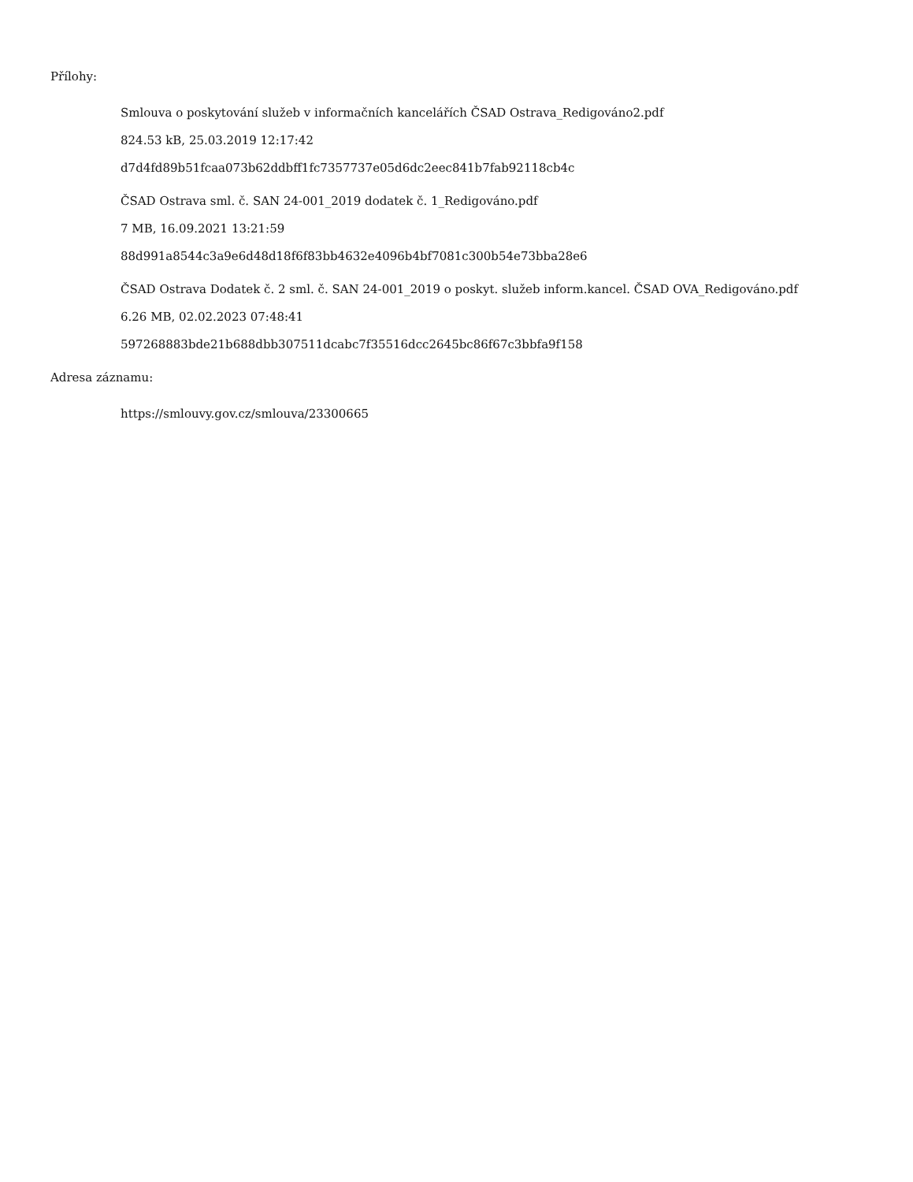Přílohy:
Smlouva o poskytování služeb v informačních kancelářích ČSAD Ostrava_Redigováno2.pdf
824.53 kB, 25.03.2019 12:17:42
d7d4fd89b51fcaa073b62ddbff1fc7357737e05d6dc2eec841b7fab92118cb4c
ČSAD Ostrava sml. č. SAN 24-001_2019 dodatek č. 1_Redigováno.pdf
7 MB, 16.09.2021 13:21:59
88d991a8544c3a9e6d48d18f6f83bb4632e4096b4bf7081c300b54e73bba28e6
ČSAD Ostrava Dodatek č. 2 sml. č. SAN 24-001_2019 o poskyt. služeb inform.kancel. ČSAD OVA_Redigováno.pdf
6.26 MB, 02.02.2023 07:48:41
597268883bde21b688dbb307511dcabc7f35516dcc2645bc86f67c3bbfa9f158
Adresa záznamu:
https://smlouvy.gov.cz/smlouva/23300665